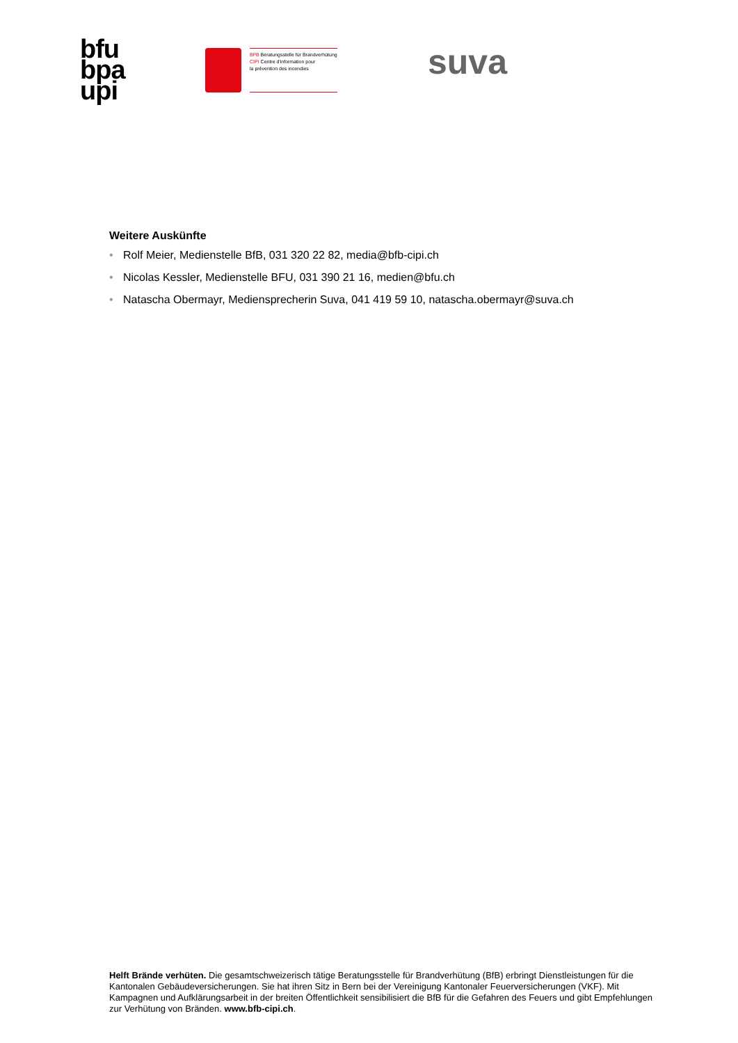bfu
bpa
upi
BFB Beratungsstelle für Brandverhütung
CIPI Centre d'information pour
la prévention des incendies
suva
Weitere Auskünfte
• Rolf Meier, Medienstelle BfB, 031 320 22 82, media@bfb-cipi.ch
• Nicolas Kessler, Medienstelle BFU, 031 390 21 16, medien@bfu.ch
• Natascha Obermayr, Mediensprecherin Suva, 041 419 59 10, natascha.obermayr@suva.ch
Helft Brände verhüten. Die gesamtschweizerisch tätige Beratungsstelle für Brandverhütung (BfB) erbringt Dienstleistungen für die Kantonalen Gebäudeversicherungen. Sie hat ihren Sitz in Bern bei der Vereinigung Kantonaler Feuerversicherungen (VKF). Mit Kampagnen und Aufklärungsarbeit in der breiten Öffentlichkeit sensibilisiert die BfB für die Gefahren des Feuers und gibt Empfehlungen zur Verhütung von Bränden. www.bfb-cipi.ch.